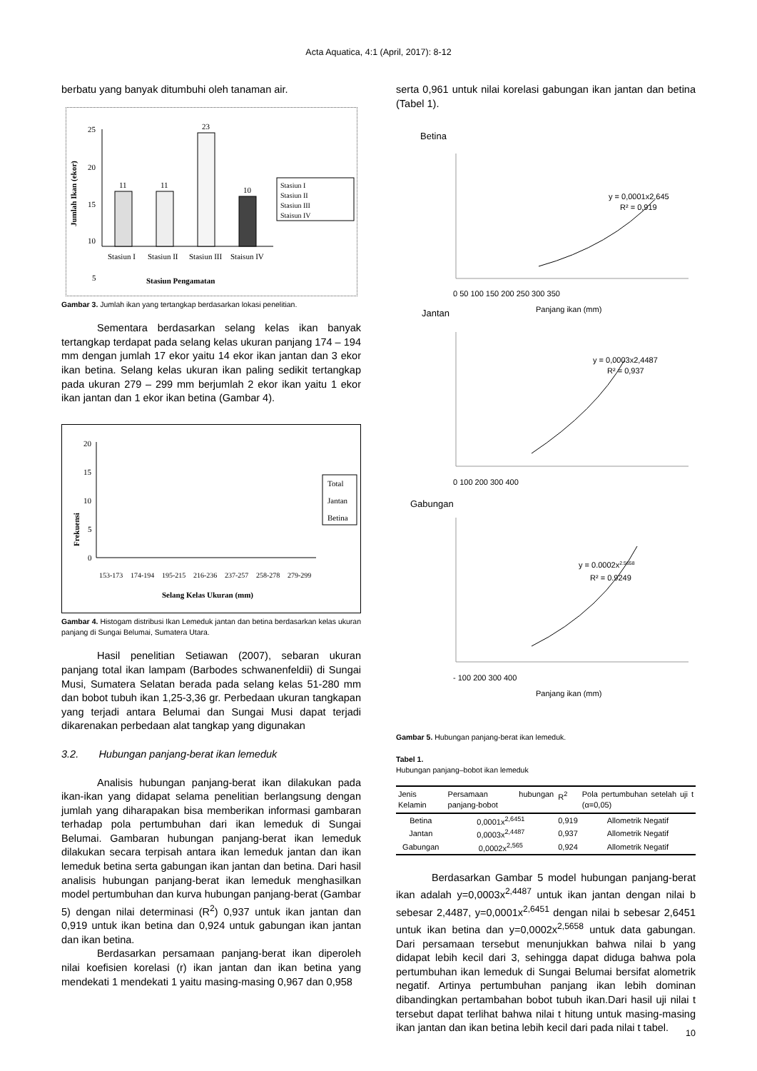Acta Aquatica, 4:1 (April, 2017): 8-12
berbatu yang banyak ditumbuhi oleh tanaman air.
Jumlah Ikan (ekor)
25
20
15
10
5
11
11
23
10
Stasiun I
Stasiun II
Stasiun III
Staisun IV
Stasiun Pengamatan
Stasiun I
Stasiun II
Stasiun III
Staisun IV
Gambar 3. Jumlah ikan yang tertangkap berdasarkan lokasi penelitian.
Sementara berdasarkan selang kelas ikan banyak tertangkap terdapat pada selang kelas ukuran panjang 174 – 194 mm dengan jumlah 17 ekor yaitu 14 ekor ikan jantan dan 3 ekor ikan betina. Selang kelas ukuran ikan paling sedikit tertangkap pada ukuran 279 – 299 mm berjumlah 2 ekor ikan yaitu 1 ekor ikan jantan dan 1 ekor ikan betina (Gambar 4).
Frekuensi
20
15
10
5
0
153-173
174-194
195-215
216-236
237-257
258-278
279-299
Selang Kelas Ukuran (mm)
Total
Jantan
Betina
Gambar 4. Histogam distribusi Ikan Lemeduk jantan dan betina berdasarkan kelas ukuran panjang di Sungai Belumai, Sumatera Utara.
Hasil penelitian Setiawan (2007), sebaran ukuran panjang total ikan lampam (Barbodes schwanenfeldii) di Sungai Musi, Sumatera Selatan berada pada selang kelas 51-280 mm dan bobot tubuh ikan 1,25-3,36 gr. Perbedaan ukuran tangkapan yang terjadi antara Belumai dan Sungai Musi dapat terjadi dikarenakan perbedaan alat tangkap yang digunakan
3.2. Hubungan panjang-berat ikan lemeduk
Analisis hubungan panjang-berat ikan dilakukan pada ikan-ikan yang didapat selama penelitian berlangsung dengan jumlah yang diharapakan bisa memberikan informasi gambaran terhadap pola pertumbuhan dari ikan lemeduk di Sungai Belumai. Gambaran hubungan panjang-berat ikan lemeduk dilakukan secara terpisah antara ikan lemeduk jantan dan ikan lemeduk betina serta gabungan ikan jantan dan betina. Dari hasil analisis hubungan panjang-berat ikan lemeduk menghasilkan model pertumbuhan dan kurva hubungan panjang-berat (Gambar 5) dengan nilai determinasi (R<sup>2</sup>) 0,937 untuk ikan jantan dan 0,919 untuk ikan betina dan 0,924 untuk gabungan ikan jantan dan ikan betina.
Berdasarkan persamaan panjang-berat ikan diperoleh nilai koefisien korelasi (r) ikan jantan dan ikan betina yang mendekati 1 mendekati 1 yaitu masing-masing 0,967 dan 0,958
serta 0,961 untuk nilai korelasi gabungan ikan jantan dan betina (Tabel 1).
Betina
y = 0,0001x2,645
R² = 0,919
0 50 100 150 200 250 300 350
Panjang ikan (mm)
Jantan
y = 0,0003x2,4487
R² = 0,937
0 100 200 300 400
Gabungan
y = 0.0002x2.5658
R² = 0.9249
- 100 200 300 400
Panjang ikan (mm)
Gambar 5. Hubungan panjang-berat ikan lemeduk.
Tabel 1.
Hubungan panjang–bobot ikan lemeduk
| Jenis Kelamin | Persamaan hubungan panjang-bobot | R<sup>2</sup> | Pola pertumbuhan setelah uji t (α=0,05) |
| --- | --- | --- | --- |
| Betina | 0,0001x<sup>2,6451</sup> | 0,919 | Allometrik Negatif |
| Jantan | 0,0003x<sup>2,4487</sup> | 0,937 | Allometrik Negatif |
| Gabungan | 0,0002x<sup>2,565</sup> | 0,924 | Allometrik Negatif |
Berdasarkan Gambar 5 model hubungan panjang-berat ikan adalah y=0,0003x<sup>2,4487</sup> untuk ikan jantan dengan nilai b sebesar 2,4487, y=0,0001x<sup>2,6451</sup> dengan nilai b sebesar 2,6451 untuk ikan betina dan y=0,0002x<sup>2,5658</sup> untuk data gabungan. Dari persamaan tersebut menunjukkan bahwa nilai b yang didapat lebih kecil dari 3, sehingga dapat diduga bahwa pola pertumbuhan ikan lemeduk di Sungai Belumai bersifat alometrik negatif. Artinya pertumbuhan panjang ikan lebih dominan dibandingkan pertambahan bobot tubuh ikan.Dari hasil uji nilai t tersebut dapat terlihat bahwa nilai t hitung untuk masing-masing ikan jantan dan ikan betina lebih kecil dari pada nilai t tabel.
10